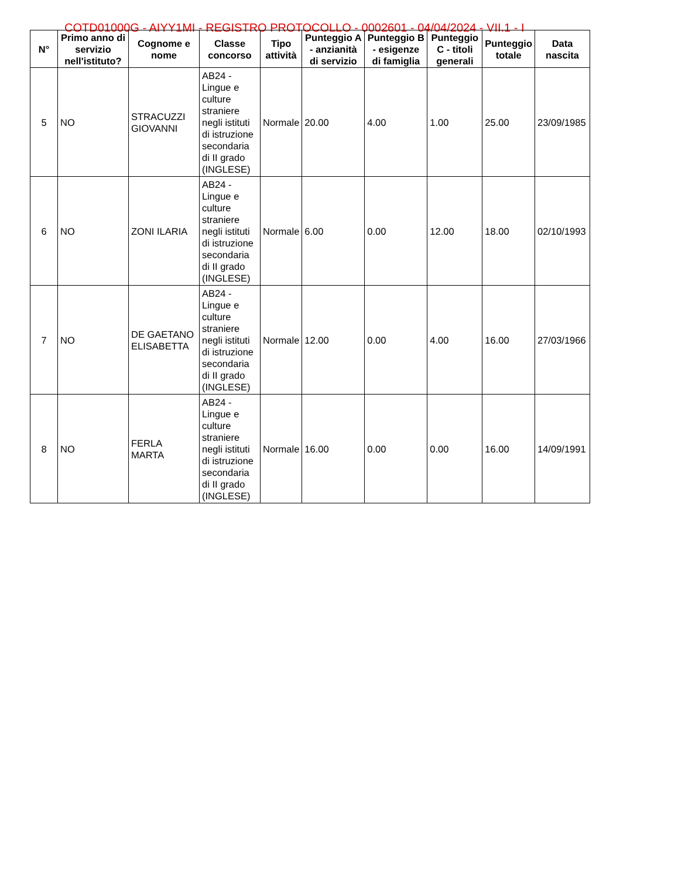COTD01000G - AIYY1MI - REGISTRO PROTOCOLLO - 0002601 - 04/04/2024 - VII.1 - I
| N° | Primo anno di servizio nell'istituto? | Cognome e nome | Classe concorso | Tipo attività | Punteggio A - anzianità di servizio | Punteggio B - esigenze di famiglia | Punteggio C - titoli generali | Punteggio totale | Data nascita |
| --- | --- | --- | --- | --- | --- | --- | --- | --- | --- |
| 5 | NO | STRACUZZI GIOVANNI | AB24 - Lingue e culture straniere negli istituti di istruzione secondaria di II grado (INGLESE) | Normale | 20.00 | 4.00 | 1.00 | 25.00 | 23/09/1985 |
| 6 | NO | ZONI ILARIA | AB24 - Lingue e culture straniere negli istituti di istruzione secondaria di II grado (INGLESE) | Normale | 6.00 | 0.00 | 12.00 | 18.00 | 02/10/1993 |
| 7 | NO | DE GAETANO ELISABETTA | AB24 - Lingue e culture straniere negli istituti di istruzione secondaria di II grado (INGLESE) | Normale | 12.00 | 0.00 | 4.00 | 16.00 | 27/03/1966 |
| 8 | NO | FERLA MARTA | AB24 - Lingue e culture straniere negli istituti di istruzione secondaria di II grado (INGLESE) | Normale | 16.00 | 0.00 | 0.00 | 16.00 | 14/09/1991 |